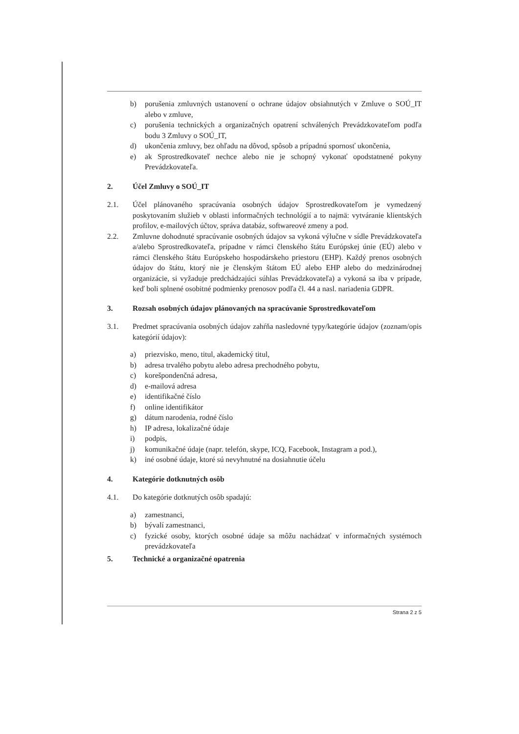b) porušenia zmluvných ustanovení o ochrane údajov obsiahnutých v Zmluve o SOÚ_IT alebo v zmluve,
c) porušenia technických a organizačných opatrení schválených Prevádzkovateľom podľa bodu 3 Zmluvy o SOÚ_IT,
d) ukončenia zmluvy, bez ohľadu na dôvod, spôsob a prípadnú spornosť ukončenia,
e) ak Sprostredkovateľ nechce alebo nie je schopný vykonať opodstatnené pokyny Prevádzkovateľa.
2. Účel Zmluvy o SOÚ_IT
2.1. Účel plánovaného spracúvania osobných údajov Sprostredkovateľom je vymedzený poskytovaním služieb v oblasti informačných technológií a to najmä: vytváranie klientských profilov, e-mailových účtov, správa databáz, softwareové zmeny a pod.
2.2. Zmluvne dohodnuté spracúvanie osobných údajov sa vykoná výlučne v sídle Prevádzkovateľa a/alebo Sprostredkovateľa, prípadne v rámci členského štátu Európskej únie (EÚ) alebo v rámci členského štátu Európskeho hospodárskeho priestoru (EHP). Každý prenos osobných údajov do štátu, ktorý nie je členským štátom EÚ alebo EHP alebo do medzinárodnej organizácie, si vyžaduje predchádzajúci súhlas Prevádzkovateľa) a vykoná sa iba v prípade, keď boli splnené osobitné podmienky prenosov podľa čl. 44 a nasl. nariadenia GDPR.
3. Rozsah osobných údajov plánovaných na spracúvanie Sprostredkovateľom
3.1. Predmet spracúvania osobných údajov zahŕňa nasledovné typy/kategórie údajov (zoznam/opis kategórií údajov):
a) priezvisko, meno, titul, akademický titul,
b) adresa trvalého pobytu alebo adresa prechodného pobytu,
c) korešpondenčná adresa,
d) e-mailová adresa
e) identifikačné číslo
f) online identifikátor
g) dátum narodenia, rodné číslo
h) IP adresa, lokalizačné údaje
i) podpis,
j) komunikačné údaje (napr. telefón, skype, ICQ, Facebook, Instagram a pod.),
k) iné osobné údaje, ktoré sú nevyhnutné na dosiahnutie účelu
4. Kategórie dotknutných osôb
4.1. Do kategórie dotknutých osôb spadajú:
a) zamestnanci,
b) bývalí zamestnanci,
c) fyzické osoby, ktorých osobné údaje sa môžu nachádzať v informačných systémoch prevádzkovateľa
5. Technické a organizačné opatrenia
Strana 2 z 5